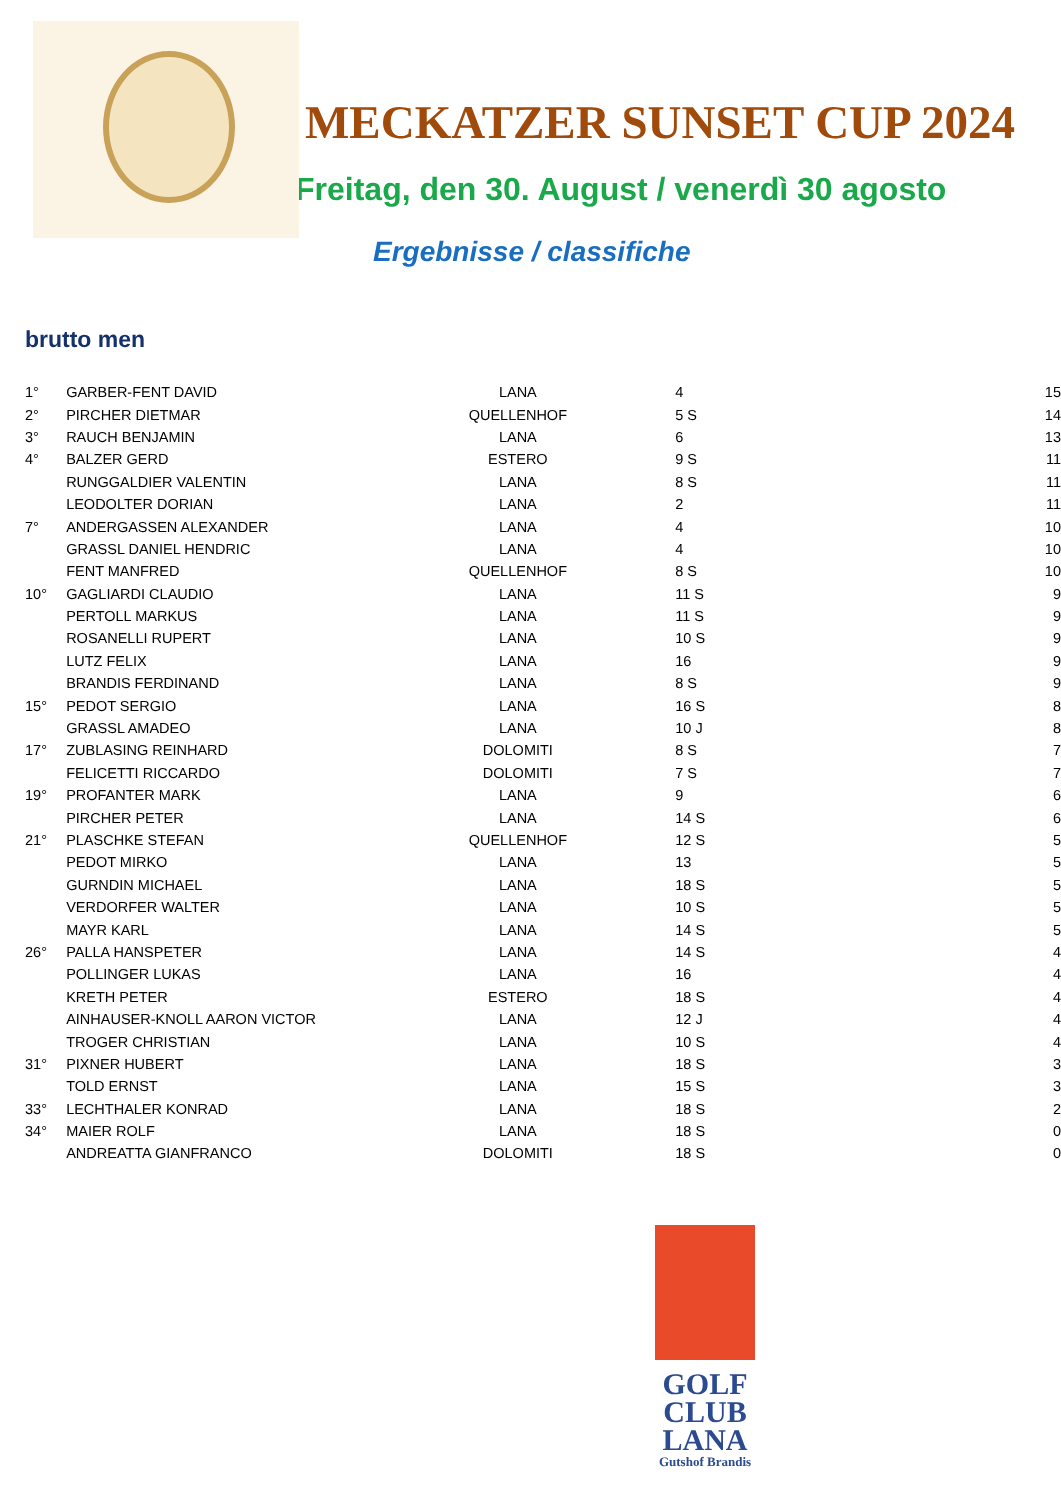MECKATZER SUNSET CUP 2024
Freitag, den 30. August / venerdì 30 agosto
Ergebnisse / classifiche
brutto men
| 1° | GARBER-FENT DAVID | LANA | 4 | 15 |
| 2° | PIRCHER DIETMAR | QUELLENHOF | 5 S | 14 |
| 3° | RAUCH BENJAMIN | LANA | 6 | 13 |
| 4° | BALZER GERD | ESTERO | 9 S | 11 |
| | RUNGGALDIER VALENTIN | LANA | 8 S | 11 |
| | LEODOLTER DORIAN | LANA | 2 | 11 |
| 7° | ANDERGASSEN ALEXANDER | LANA | 4 | 10 |
| | GRASSL DANIEL HENDRIC | LANA | 4 | 10 |
| | FENT MANFRED | QUELLENHOF | 8 S | 10 |
| 10° | GAGLIARDI CLAUDIO | LANA | 11 S | 9 |
| | PERTOLL MARKUS | LANA | 11 S | 9 |
| | ROSANELLI RUPERT | LANA | 10 S | 9 |
| | LUTZ FELIX | LANA | 16 | 9 |
| | BRANDIS FERDINAND | LANA | 8 S | 9 |
| 15° | PEDOT SERGIO | LANA | 16 S | 8 |
| | GRASSL AMADEO | LANA | 10 J | 8 |
| 17° | ZUBLASING REINHARD | DOLOMITI | 8 S | 7 |
| | FELICETTI RICCARDO | DOLOMITI | 7 S | 7 |
| 19° | PROFANTER MARK | LANA | 9 | 6 |
| | PIRCHER PETER | LANA | 14 S | 6 |
| 21° | PLASCHKE STEFAN | QUELLENHOF | 12 S | 5 |
| | PEDOT MIRKO | LANA | 13 | 5 |
| | GURNDIN MICHAEL | LANA | 18 S | 5 |
| | VERDORFER WALTER | LANA | 10 S | 5 |
| | MAYR KARL | LANA | 14 S | 5 |
| 26° | PALLA HANSPETER | LANA | 14 S | 4 |
| | POLLINGER LUKAS | LANA | 16 | 4 |
| | KRETH PETER | ESTERO | 18 S | 4 |
| | AINHAUSER-KNOLL AARON VICTOR | LANA | 12 J | 4 |
| | TROGER CHRISTIAN | LANA | 10 S | 4 |
| 31° | PIXNER HUBERT | LANA | 18 S | 3 |
| | TOLD ERNST | LANA | 15 S | 3 |
| 33° | LECHTHALER KONRAD | LANA | 18 S | 2 |
| 34° | MAIER ROLF | LANA | 18 S | 0 |
| | ANDREATTA GIANFRANCO | DOLOMITI | 18 S | 0 |
GOLF
CLUB
LANA
Gutshof Brandis